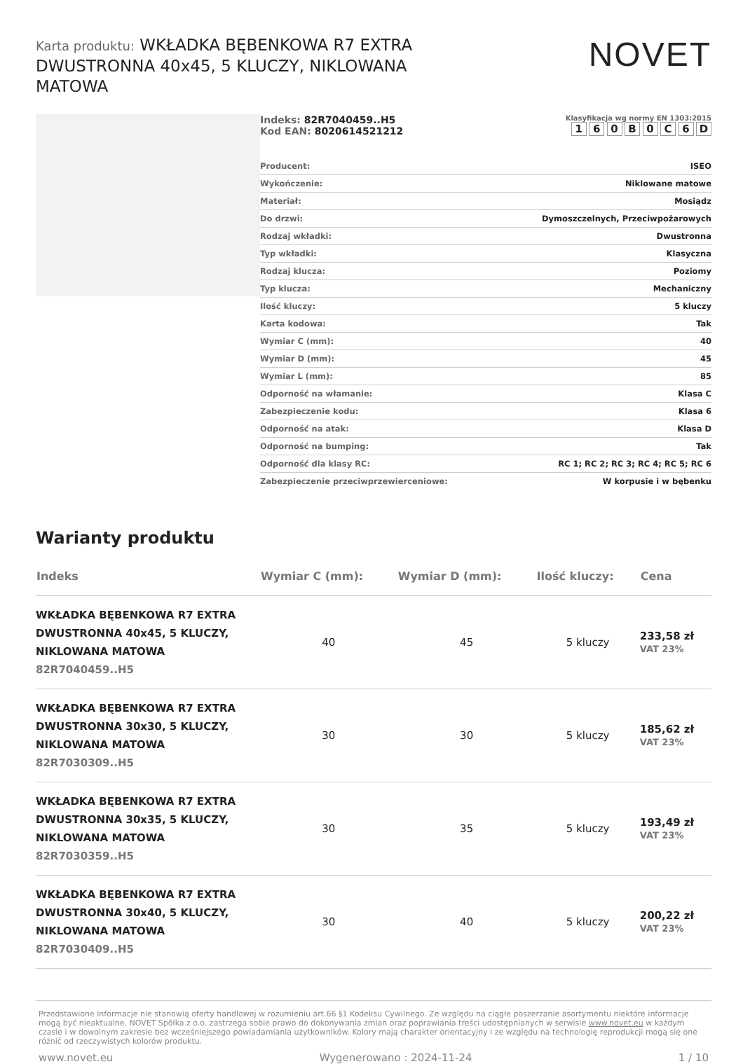Karta produktu: WKŁADKA BĘBENKOWA R7 EXTRA DWUSTRONNA 40x45, 5 KLUCZY, NIKLOWANA MATOWA
NOVET
Indeks: 82R7040459..H5
Kod EAN: 8020614521212
Klasyfikacja wg normy EN 1303:2015
1 6 0 B 0 C 6 D
| Producent: | ISEO |
| Wykończenie: | Niklowane matowe |
| Materiał: | Mosiądz |
| Do drzwi: | Dymoszczelnych, Przeciwpożarowych |
| Rodzaj wkładki: | Dwustronna |
| Typ wkładki: | Klasyczna |
| Rodzaj klucza: | Poziomy |
| Typ klucza: | Mechaniczny |
| Ilość kluczy: | 5 kluczy |
| Karta kodowa: | Tak |
| Wymiar C (mm): | 40 |
| Wymiar D (mm): | 45 |
| Wymiar L (mm): | 85 |
| Odporność na włamanie: | Klasa C |
| Zabezpieczenie kodu: | Klasa 6 |
| Odporność na atak: | Klasa D |
| Odporność na bumping: | Tak |
| Odporność dla klasy RC: | RC 1; RC 2; RC 3; RC 4; RC 5; RC 6 |
| Zabezpieczenie przeciwprzewierceniowe: | W korpusie i w bębenku |
Warianty produktu
| Indeks | Wymiar C (mm): | Wymiar D (mm): | Ilość kluczy: | Cena |
| --- | --- | --- | --- | --- |
| WKŁADKA BĘBENKOWA R7 EXTRA DWUSTRONNA 40x45, 5 KLUCZY, NIKLOWANA MATOWA 82R7040459..H5 | 40 | 45 | 5 kluczy | 233,58 zł VAT 23% |
| WKŁADKA BĘBENKOWA R7 EXTRA DWUSTRONNA 30x30, 5 KLUCZY, NIKLOWANA MATOWA 82R7030309..H5 | 30 | 30 | 5 kluczy | 185,62 zł VAT 23% |
| WKŁADKA BĘBENKOWA R7 EXTRA DWUSTRONNA 30x35, 5 KLUCZY, NIKLOWANA MATOWA 82R7030359..H5 | 30 | 35 | 5 kluczy | 193,49 zł VAT 23% |
| WKŁADKA BĘBENKOWA R7 EXTRA DWUSTRONNA 30x40, 5 KLUCZY, NIKLOWANA MATOWA 82R7030409..H5 | 30 | 40 | 5 kluczy | 200,22 zł VAT 23% |
Przedstawione informacje nie stanowią oferty handlowej w rozumieniu art.66 §1 Kodeksu Cywilnego. Ze względu na ciągłe poszerzanie asortymentu niektóre informacje mogą być nieaktualne. NOVET Spółka z o.o. zastrzega sobie prawo do dokonywania zmian oraz poprawiania treści udostępnianych w serwisie www.novet.eu w każdym czasie i w dowolnym zakresie bez wcześniejszego powiadamiania użytkowników. Kolory mają charakter orientacyjny i ze względu na technologię reprodukcji mogą się one różnić od rzeczywistych kolorów produktu.
www.novet.eu Wygenerowano : 2024-11-24 1 / 10